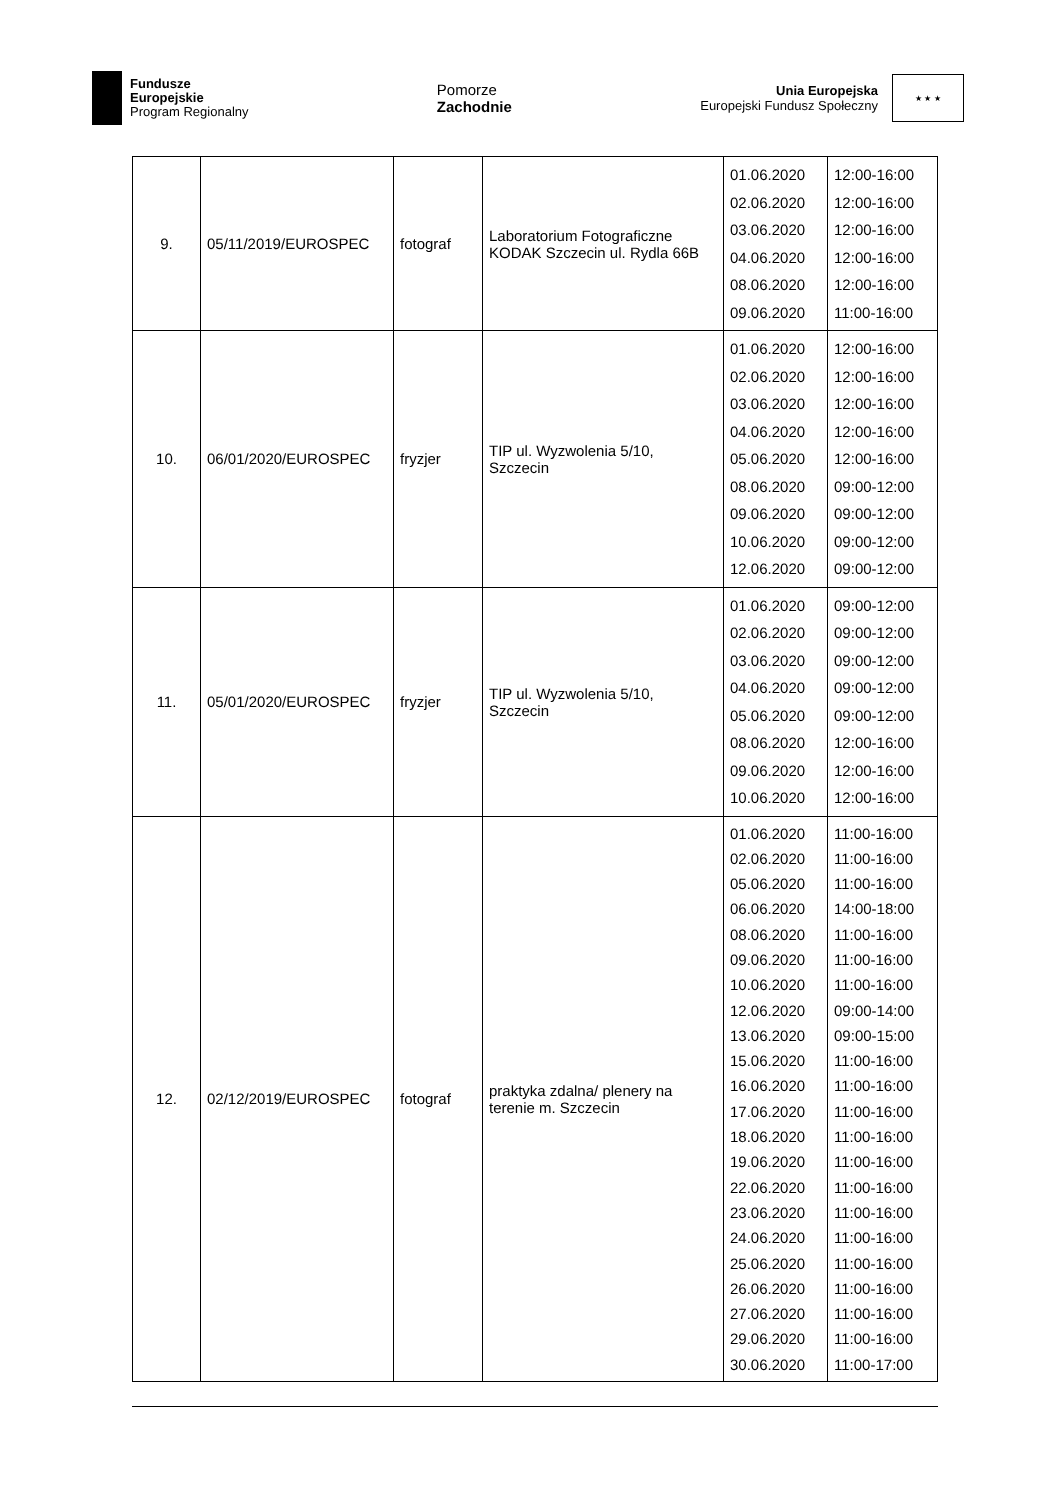Fundusze
Europejskie
Program Regionalny
Pomorze
Zachodnie
Unia Europejska
Europejski Fundusz Społeczny
★ ★ ★
| 9. | 05/11/2019/EUROSPEC | fotograf | Laboratorium Fotograficzne KODAK Szczecin ul. Rydla 66B | 01.06.2020 02.06.2020 03.06.2020 04.06.2020 08.06.2020 09.06.2020 | 12:00-16:00 12:00-16:00 12:00-16:00 12:00-16:00 12:00-16:00 11:00-16:00 |
| 10. | 06/01/2020/EUROSPEC | fryzjer | TIP ul. Wyzwolenia 5/10, Szczecin | 01.06.2020 02.06.2020 03.06.2020 04.06.2020 05.06.2020 08.06.2020 09.06.2020 10.06.2020 12.06.2020 | 12:00-16:00 12:00-16:00 12:00-16:00 12:00-16:00 12:00-16:00 09:00-12:00 09:00-12:00 09:00-12:00 09:00-12:00 |
| 11. | 05/01/2020/EUROSPEC | fryzjer | TIP ul. Wyzwolenia 5/10, Szczecin | 01.06.2020 02.06.2020 03.06.2020 04.06.2020 05.06.2020 08.06.2020 09.06.2020 10.06.2020 | 09:00-12:00 09:00-12:00 09:00-12:00 09:00-12:00 09:00-12:00 12:00-16:00 12:00-16:00 12:00-16:00 |
| 12. | 02/12/2019/EUROSPEC | fotograf | praktyka zdalna/ plenery na terenie m. Szczecin | 01.06.2020 02.06.2020 05.06.2020 06.06.2020 08.06.2020 09.06.2020 10.06.2020 12.06.2020 13.06.2020 15.06.2020 16.06.2020 17.06.2020 18.06.2020 19.06.2020 22.06.2020 23.06.2020 24.06.2020 25.06.2020 26.06.2020 27.06.2020 29.06.2020 30.06.2020 | 11:00-16:00 11:00-16:00 11:00-16:00 14:00-18:00 11:00-16:00 11:00-16:00 11:00-16:00 09:00-14:00 09:00-15:00 11:00-16:00 11:00-16:00 11:00-16:00 11:00-16:00 11:00-16:00 11:00-16:00 11:00-16:00 11:00-16:00 11:00-16:00 11:00-16:00 11:00-16:00 11:00-16:00 11:00-17:00 |